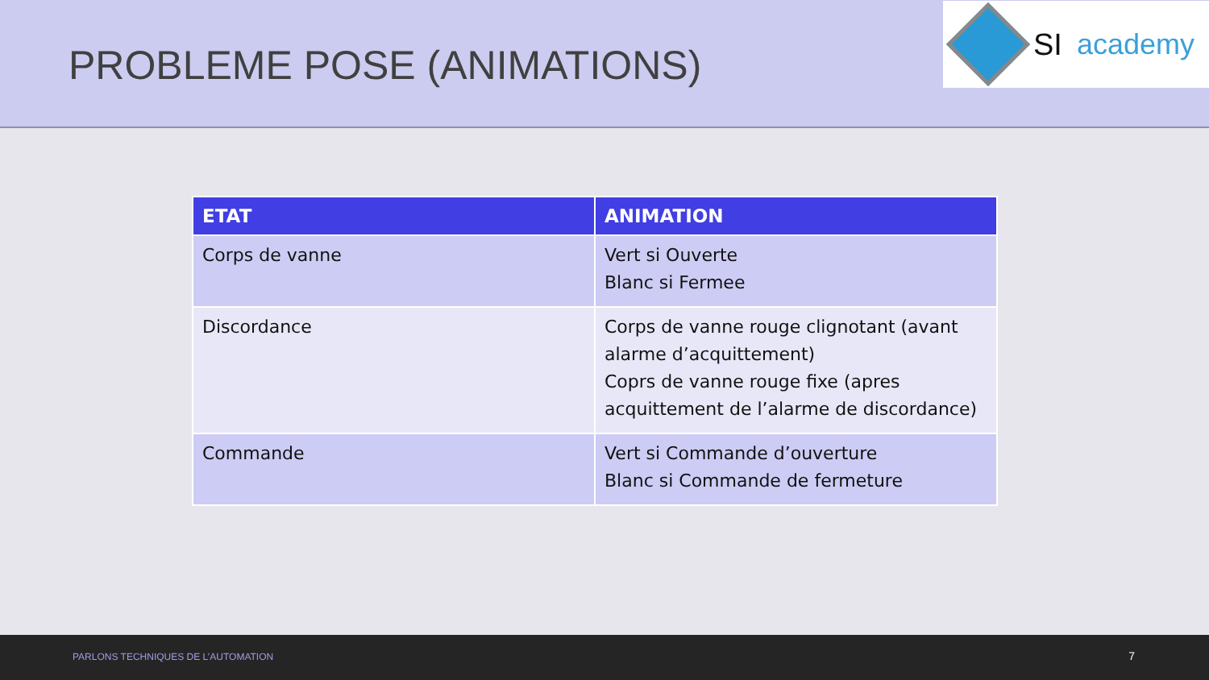PROBLEME POSE (ANIMATIONS)
SI academy
| ETAT | ANIMATION |
| --- | --- |
| Corps de vanne | Vert si Ouverte Blanc si Fermee |
| Discordance | Corps de vanne rouge clignotant (avant alarme d’acquittement) Coprs de vanne rouge fixe (apres acquittement de l’alarme de discordance) |
| Commande | Vert si Commande d’ouverture Blanc si Commande de fermeture |
PARLONS TECHNIQUES DE L’AUTOMATION 7